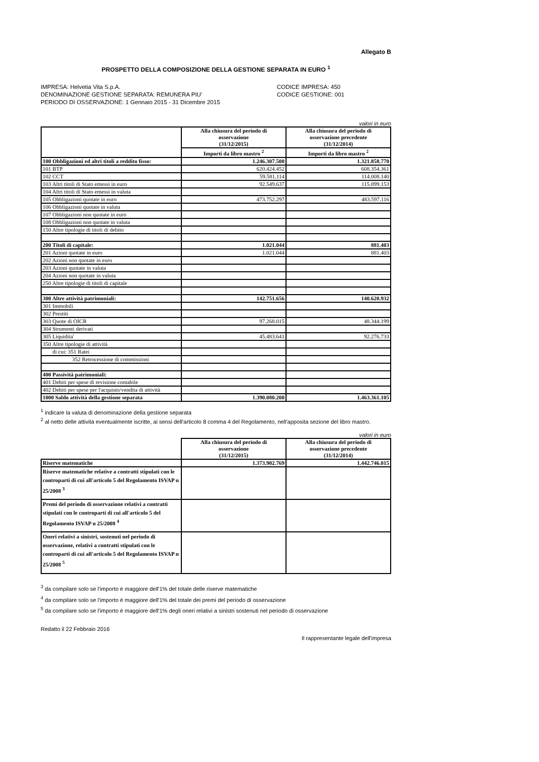Allegato B
PROSPETTO DELLA COMPOSIZIONE DELLA GESTIONE SEPARATA IN EURO <sup>1</sup>
IMPRESA: Helvetia Vita S.p.A.
DENOMINAZIONE GESTIONE SEPARATA: REMUNERA PIU'
PERIODO DI OSSERVAZIONE: 1 Gennaio 2015 - 31 Dicembre 2015
CODICE IMPRESA: 450
CODICE GESTIONE: 001
valori in euro
| | Alla chiusura del periodo di osservazione (31/12/2015) | Alla chiusura del periodo di osservazione precedente (31/12/2014) |
| --- | --- | --- |
| | Importi da libro mastro <sup>2</sup> | Importi da libro mastro <sup>2</sup> |
| 100 Obbligazioni ed altri titoli a reddito fisso: | 1.246.307.500 | 1.321.858.770 |
| 101 BTP | 620.424.452 | 608.354.361 |
| 102 CCT | 59.581.114 | 114.008.140 |
| 103 Altri titoli di Stato emessi in euro | 92.549.637 | 115.899.153 |
| 104 Altri titoli di Stato emessi in valuta | | |
| 105 Obbligazioni quotate in euro | 473.752.297 | 483.597.116 |
| 106 Obbligazioni quotate in valuta | | |
| 107 Obbligazioni non quotate in euro | | |
| 108 Obbligazioni non quotate in valuta | | |
| 150 Altre tipologie di titoli di debito | | |
| 200 Titoli di capitale: | 1.021.044 | 881.403 |
| 201 Azioni quotate in euro | 1.021.044 | 881.403 |
| 202 Azioni non quotate in euro | | |
| 203 Azioni quotate in valuta | | |
| 204 Azioni non quotate in valuta | | |
| 250 Altre tipologie di titoli di capitale | | |
| 300 Altre attività patrimoniali: | 142.751.656 | 140.620.932 |
| 301 Immobili | | |
| 302 Prestiti | | |
| 303 Quote di OICR | 97.268.015 | 48.344.199 |
| 304 Strumenti derivati | | |
| 305 Liquidita' | 45.483.641 | 92.276.733 |
| 350 Altre tipologie di attività | | |
| di cui: 351 Ratei | | |
| 352 Retrocessione di commissioni | | |
| 400 Passività patrimoniali: | | |
| 401 Debiti per spese di revisione contabile | | |
| 402 Debiti per spese per l'acquisto/vendita di attività | | |
| 1000 Saldo attività della gestione separata | 1.390.080.200 | 1.463.361.105 |
<sup>1</sup> indicare la valuta di denominazione della gestione separata
<sup>2</sup> al netto delle attività eventualmente iscritte, ai sensi dell'articolo 8 comma 4 del Regolamento, nell'apposita sezione del libro mastro.
valori in euro
| | Alla chiusura del periodo di osservazione (31/12/2015) | Alla chiusura del periodo di osservazione precedente (31/12/2014) |
| --- | --- | --- |
| Riserve matematiche | 1.373.902.769 | 1.442.746.015 |
| Riserve matematiche relative a contratti stipulati con le controparti di cui all'articolo 5 del Regolamento ISVAP n 25/2008 <sup>3</sup> | | |
| Premi del periodo di osservazione relativi a contratti stipulati con le controparti di cui all'articolo 5 del Regolamento ISVAP n 25/2008 <sup>4</sup> | | |
| Oneri relativi a sinistri, sostenuti nel periodo di osservazione, relativi a contratti stipulati con le controparti di cui all'articolo 5 del Regolamento ISVAP n 25/2008 <sup>5</sup> | | |
<sup>3</sup> da compilare solo se l'importo è maggiore dell'1% del totale delle riserve matematiche
<sup>4</sup> da compilare solo se l'importo è maggiore dell'1% del totale dei premi del periodo di osservazione
<sup>5</sup> da compilare solo se l'importo è maggiore dell'1% degli oneri relativi a sinistri sostenuti nel periodo di osservazione
Redatto il 22 Febbraio 2016 Il rappresentante legale dell'impresa